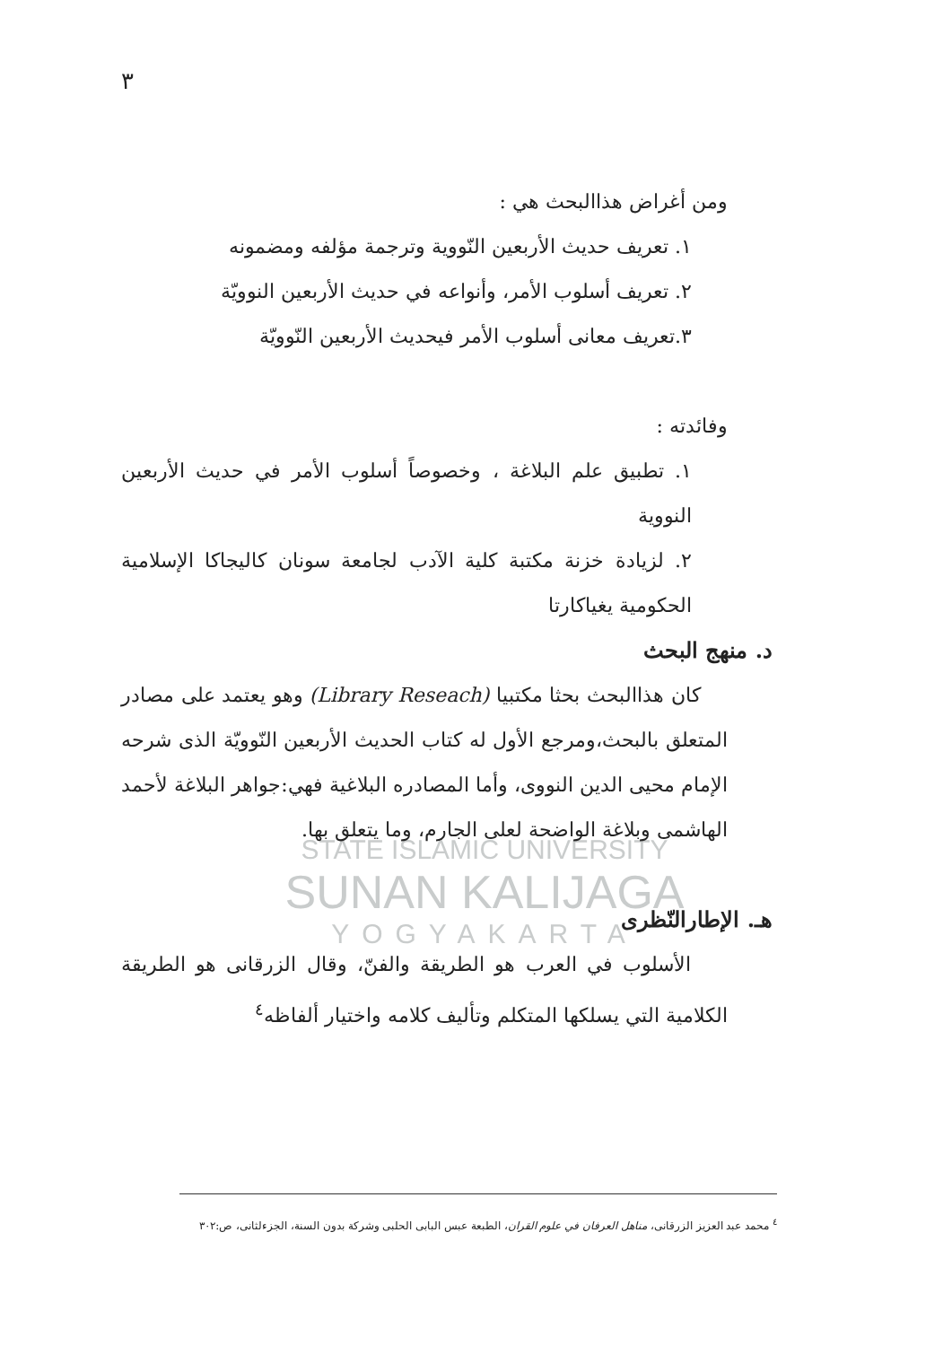٣
STATE ISLAMIC UNIVERSITY
SUNAN KALIJAGA
YOGYAKARTA
ومن أغراض هذاالبحث هي :
١. تعريف حديث الأربعين النّووية وترجمة مؤلفه ومضمونه
٢. تعريف أسلوب الأمر، وأنواعه في حديث الأربعين النوويّة
٣.تعريف معانى أسلوب الأمر فيحديث الأربعين النّوويّة
وفائدته :
١. تطبيق علم البلاغة ، وخصوصاً أسلوب الأمر في حديث الأربعين النووية
٢. لزيادة خزنة مكتبة كلية الآدب لجامعة سونان كاليجاكا الإسلامية الحكومية يغياكارتا
د. منهج البحث
كان هذاالبحث بحثا مكتبيا (Library Reseach) وهو يعتمد على مصادر المتعلق بالبحث،ومرجع الأول له كتاب الحديث الأربعين النّوويّة الذى شرحه الإمام محيى الدين النووى، وأما المصادره البلاغية فهي:جواهر البلاغة لأحمد الهاشمى وبلاغة الواضحة لعلى الجارم، وما يتعلق بها.
هـ. الإطارالنّظرى
الأسلوب في العرب هو الطريقة والفنّ، وقال الزرقانى هو الطريقة الكلامية التي يسلكها المتكلم وتأليف كلامه واختيار ألفاظه<sup>٤</sup>
<sup>٤</sup> محمد عبد العزيز الزرقانى، مناهل العرفان في علوم القران، الطبعة عبس البابى الحلبى وشركة بدون السنة، الجزءلثانى، ص:٣٠٢